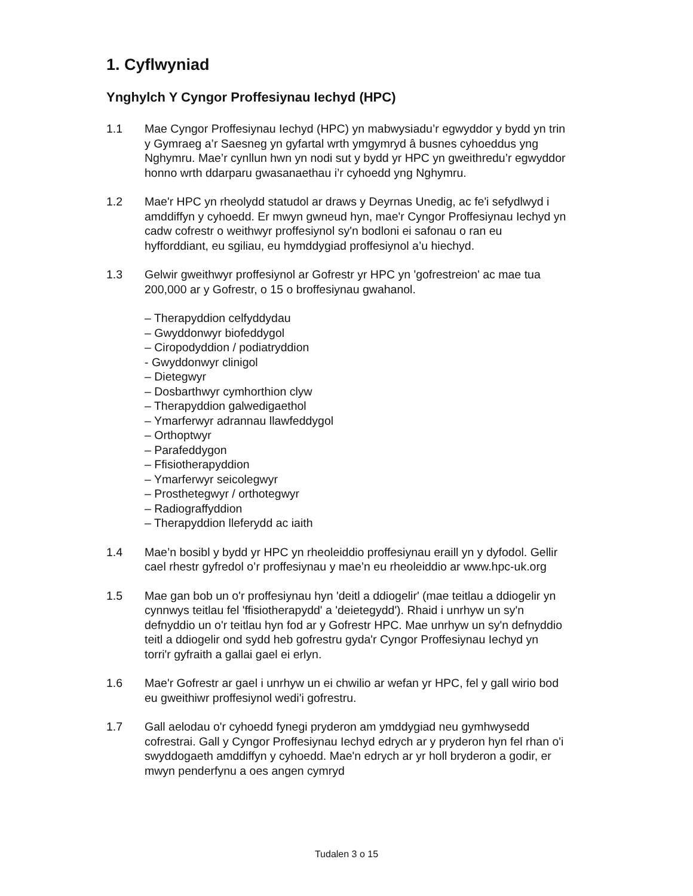1. Cyflwyniad
Ynghylch Y Cyngor Proffesiynau Iechyd (HPC)
1.1 Mae Cyngor Proffesiynau Iechyd (HPC) yn mabwysiadu’r egwyddor y bydd yn trin y Gymraeg a’r Saesneg yn gyfartal wrth ymgymryd â busnes cyhoeddus yng Nghymru. Mae’r cynllun hwn yn nodi sut y bydd yr HPC yn gweithredu’r egwyddor honno wrth ddarparu gwasanaethau i’r cyhoedd yng Nghymru.
1.2 Mae'r HPC yn rheolydd statudol ar draws y Deyrnas Unedig, ac fe'i sefydlwyd i amddiffyn y cyhoedd. Er mwyn gwneud hyn, mae'r Cyngor Proffesiynau Iechyd yn cadw cofrestr o weithwyr proffesiynol sy'n bodloni ei safonau o ran eu hyfforddiant, eu sgiliau, eu hymddygiad proffesiynol a’u hiechyd.
1.3 Gelwir gweithwyr proffesiynol ar Gofrestr yr HPC yn 'gofrestreion' ac mae tua 200,000 ar y Gofrestr, o 15 o broffesiynau gwahanol.
– Therapyddion celfyddydau
– Gwyddonwyr biofeddygol
– Ciropodyddion / podiatryddion
- Gwyddonwyr clinigol
– Dietegwyr
– Dosbarthwyr cymhorthion clyw
– Therapyddion galwedigaethol
– Ymarferwyr adrannau llawfeddygol
– Orthoptwyr
– Parafeddygon
– Ffisiotherapyddion
– Ymarferwyr seicolegwyr
– Prosthetegwyr / orthotegwyr
– Radiograffyddion
– Therapyddion lleferydd ac iaith
1.4 Mae’n bosibl y bydd yr HPC yn rheoleiddio proffesiynau eraill yn y dyfodol. Gellir cael rhestr gyfredol o’r proffesiynau y mae’n eu rheoleiddio ar www.hpc-uk.org
1.5 Mae gan bob un o'r proffesiynau hyn 'deitl a ddiogelir' (mae teitlau a ddiogelir yn cynnwys teitlau fel 'ffisiotherapydd' a 'deietegydd'). Rhaid i unrhyw un sy'n defnyddio un o'r teitlau hyn fod ar y Gofrestr HPC. Mae unrhyw un sy'n defnyddio teitl a ddiogelir ond sydd heb gofrestru gyda'r Cyngor Proffesiynau Iechyd yn torri'r gyfraith a gallai gael ei erlyn.
1.6 Mae'r Gofrestr ar gael i unrhyw un ei chwilio ar wefan yr HPC, fel y gall wirio bod eu gweithiwr proffesiynol wedi'i gofrestru.
1.7 Gall aelodau o'r cyhoedd fynegi pryderon am ymddygiad neu gymhwysedd cofrestrai. Gall y Cyngor Proffesiynau Iechyd edrych ar y pryderon hyn fel rhan o'i swyddogaeth amddiffyn y cyhoedd. Mae'n edrych ar yr holl bryderon a godir, er mwyn penderfynu a oes angen cymryd
Tudalen 3 o 15